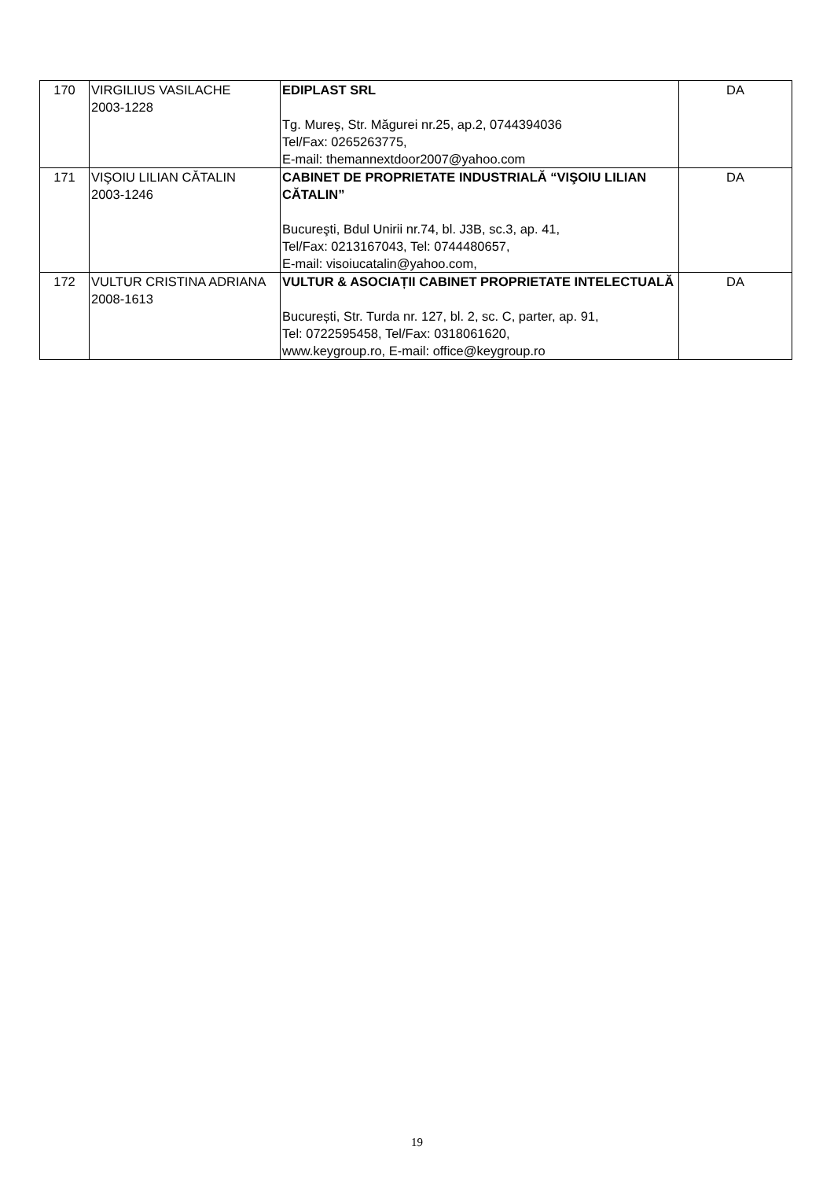| 170 | VIRGILIUS VASILACHE 2003-1228 | EDIPLAST SRL Tg. Mureş, Str. Măgurei nr.25, ap.2, 0744394036 Tel/Fax: 0265263775, E-mail: themannextdoor2007@yahoo.com | DA |
| 171 | VIŞOIU LILIAN CĂTALIN 2003-1246 | CABINET DE PROPRIETATE INDUSTRIALĂ “VIŞOIU LILIAN CĂTALIN” Bucureşti, Bdul Unirii nr.74, bl. J3B, sc.3, ap. 41, Tel/Fax: 0213167043, Tel: 0744480657, E-mail: visoiucatalin@yahoo.com, | DA |
| 172 | VULTUR CRISTINA ADRIANA 2008-1613 | VULTUR & ASOCIAȚII CABINET PROPRIETATE INTELECTUALĂ București, Str. Turda nr. 127, bl. 2, sc. C, parter, ap. 91, Tel: 0722595458, Tel/Fax: 0318061620, www.keygroup.ro, E-mail: office@keygroup.ro | DA |
19